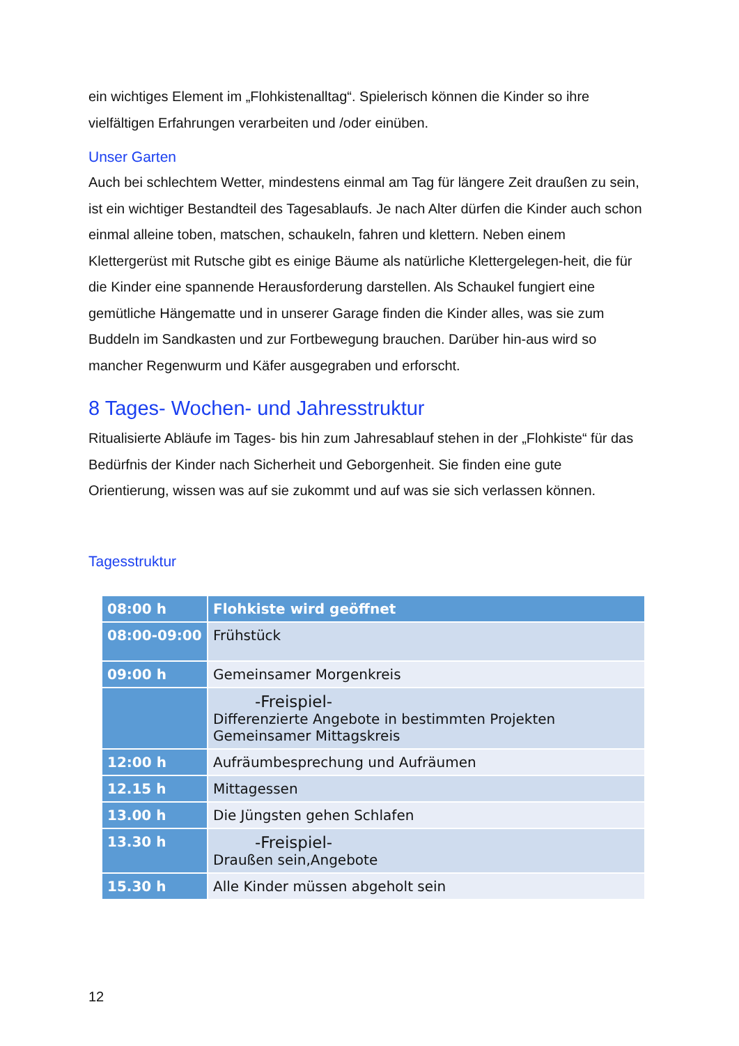ein wichtiges Element im „Flohkistenalltag“. Spielerisch können die Kinder so ihre vielfältigen Erfahrungen verarbeiten und /oder einüben.
Unser Garten
Auch bei schlechtem Wetter, mindestens einmal am Tag für längere Zeit draußen zu sein, ist ein wichtiger Bestandteil des Tagesablaufs. Je nach Alter dürfen die Kinder auch schon einmal alleine toben, matschen, schaukeln, fahren und klettern. Neben einem Klettergerüst mit Rutsche gibt es einige Bäume als natürliche Klettergelegen-heit, die für die Kinder eine spannende Herausforderung darstellen. Als Schaukel fungiert eine gemütliche Hängematte und in unserer Garage finden die Kinder alles, was sie zum Buddeln im Sandkasten und zur Fortbewegung brauchen. Darüber hin-aus wird so mancher Regenwurm und Käfer ausgegraben und erforscht.
8 Tages- Wochen- und Jahresstruktur
Ritualisierte Abläufe im Tages- bis hin zum Jahresablauf stehen in der „Flohkiste“ für das Bedürfnis der Kinder nach Sicherheit und Geborgenheit. Sie finden eine gute Orientierung, wissen was auf sie zukommt und auf was sie sich verlassen können.
Tagesstruktur
| 08:00 h | Flohkiste wird geöffnet |
| 08:00-09:00 | Frühstück |
| 09:00 h | Gemeinsamer Morgenkreis |
| | -Freispiel- Differenzierte Angebote in bestimmten Projekten Gemeinsamer Mittagskreis |
| 12:00 h | Aufräumbesprechung und Aufräumen |
| 12.15 h | Mittagessen |
| 13.00 h | Die Jüngsten gehen Schlafen |
| 13.30 h | -Freispiel- Draußen sein,Angebote |
| 15.30 h | Alle Kinder müssen abgeholt sein |
12